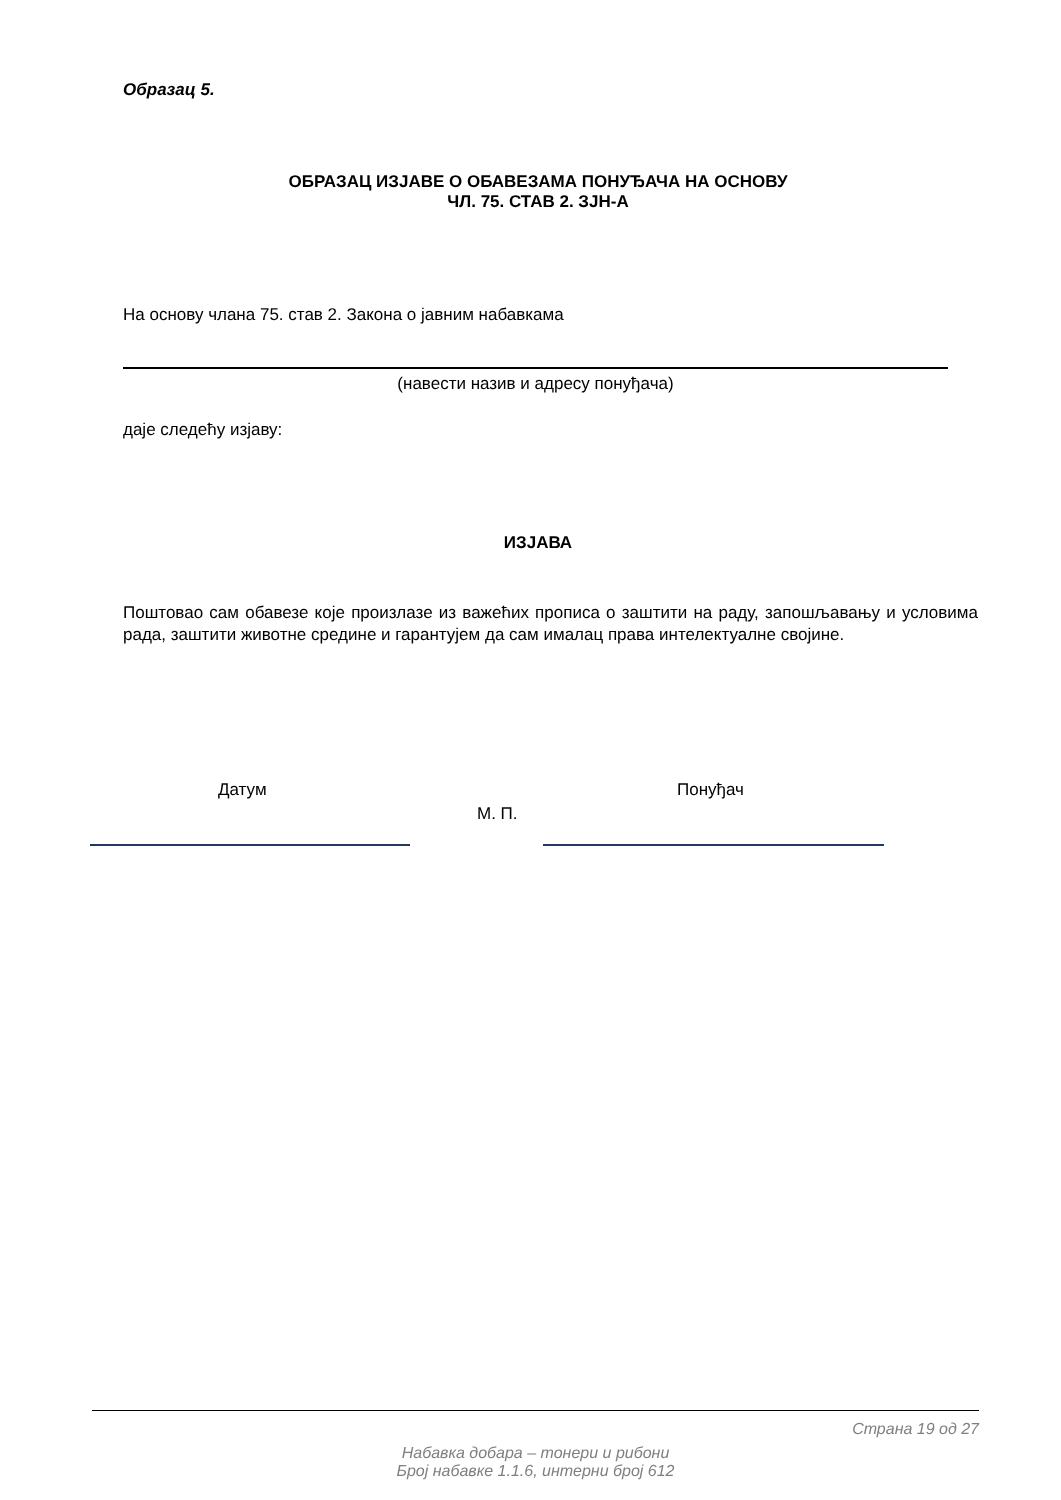Образац 5.
ОБРАЗАЦ ИЗЈАВЕ О ОБАВЕЗАМА ПОНУЂАЧА НА ОСНОВУ
ЧЛ. 75. СТАВ 2. ЗЈН-А
На основу члана 75. став 2. Закона о јавним набавкама
(навести назив и адресу понуђача)
даје следећу изјаву:
ИЗЈАВА
Поштовао сам обавезе које произлазе из важећих прописа о заштити на раду, запошљавању и условима рада, заштити животне средине и гарантујем да сам ималац права интелектуалне својине.
Датум Понуђач
М. П.
Страна 19 од 27
Набавка добара – тонери и рибони
Број набавке 1.1.6, интерни број 612